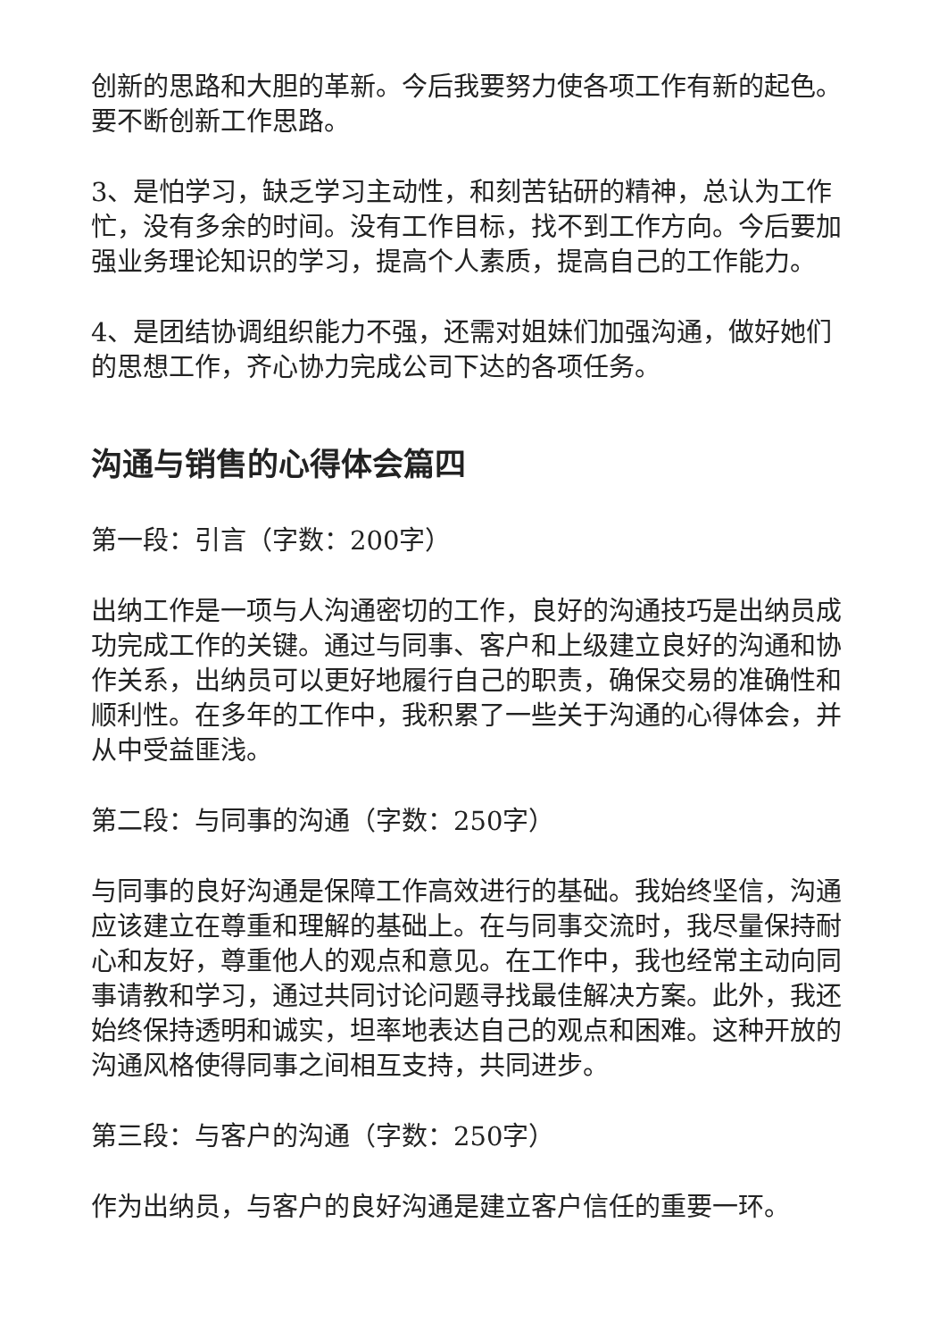创新的思路和大胆的革新。今后我要努力使各项工作有新的起色。要不断创新工作思路。
3、是怕学习，缺乏学习主动性，和刻苦钻研的精神，总认为工作忙，没有多余的时间。没有工作目标，找不到工作方向。今后要加强业务理论知识的学习，提高个人素质，提高自己的工作能力。
4、是团结协调组织能力不强，还需对姐妹们加强沟通，做好她们的思想工作，齐心协力完成公司下达的各项任务。
沟通与销售的心得体会篇四
第一段：引言（字数：200字）
出纳工作是一项与人沟通密切的工作，良好的沟通技巧是出纳员成功完成工作的关键。通过与同事、客户和上级建立良好的沟通和协作关系，出纳员可以更好地履行自己的职责，确保交易的准确性和顺利性。在多年的工作中，我积累了一些关于沟通的心得体会，并从中受益匪浅。
第二段：与同事的沟通（字数：250字）
与同事的良好沟通是保障工作高效进行的基础。我始终坚信，沟通应该建立在尊重和理解的基础上。在与同事交流时，我尽量保持耐心和友好，尊重他人的观点和意见。在工作中，我也经常主动向同事请教和学习，通过共同讨论问题寻找最佳解决方案。此外，我还始终保持透明和诚实，坦率地表达自己的观点和困难。这种开放的沟通风格使得同事之间相互支持，共同进步。
第三段：与客户的沟通（字数：250字）
作为出纳员，与客户的良好沟通是建立客户信任的重要一环。